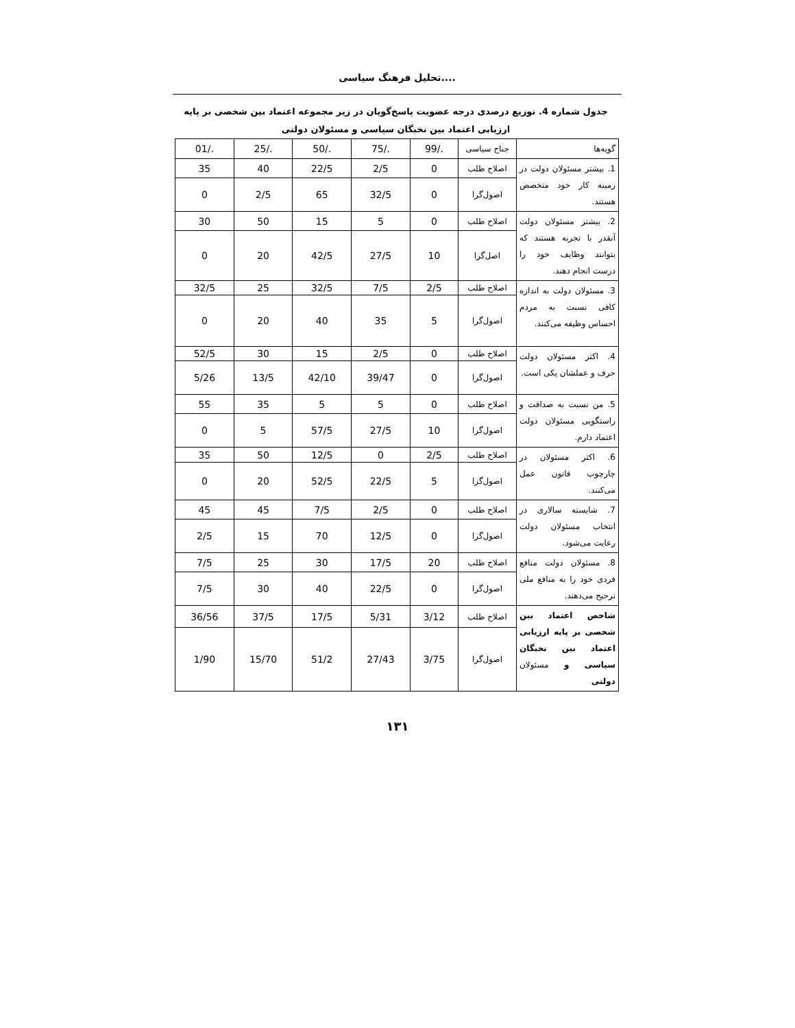تحلیل فرهنگ سیاسی....
جدول شماره 4. توزیع درصدی درجه عضویت پاسخ‌گویان در زیر مجموعه اعتماد بین شخصی بر پایه ارزیابی اعتماد بین نخبگان سیاسی و مسئولان دولتی
| گویه‌ها | جناح سیاسی | ./99 | ./75 | ./50 | ./25 | ./01 |
| 1. بیشتر مسئولان دولت در زمینه کار خود متخصص هستند. | اصلاح طلب | 0 | 2/5 | 22/5 | 40 | 35 |
| | اصول‌گرا | 0 | 32/5 | 65 | 2/5 | 0 |
| 2. بیشتر مسئولان دولت آنقدر با تجربه هستند که بتوانند وظایف خود را درست انجام دهند. | اصلاح طلب | 0 | 5 | 15 | 50 | 30 |
| | اصل‌گرا | 10 | 27/5 | 42/5 | 20 | 0 |
| 3. مسئولان دولت به اندازه کافی نسبت به مردم احساس وظیفه می‌کنند. | اصلاح طلب | 2/5 | 7/5 | 32/5 | 25 | 32/5 |
| | اصول‌گرا | 5 | 35 | 40 | 20 | 0 |
| 4. اکثر مسئولان دولت حرف و عملشان یکی است. | اصلاح طلب | 0 | 2/5 | 15 | 30 | 52/5 |
| | اصول‌گرا | 0 | 39/47 | 42/10 | 13/5 | 5/26 |
| 5. من نسبت به صداقت و راستگویی مسئولان دولت اعتماد دارم. | اصلاح طلب | 0 | 5 | 5 | 35 | 55 |
| | اصول‌گرا | 10 | 27/5 | 57/5 | 5 | 0 |
| 6. اکثر مسئولان در چارچوب قانون عمل می‌کنند. | اصلاح طلب | 2/5 | 0 | 12/5 | 50 | 35 |
| | اصول‌گرا | 5 | 22/5 | 52/5 | 20 | 0 |
| 7. شایسته سالاری در انتخاب مسئولان دولت رعایت می‌شود. | اصلاح طلب | 0 | 2/5 | 7/5 | 45 | 45 |
| | اصول‌گرا | 0 | 12/5 | 70 | 15 | 2/5 |
| 8. مسئولان دولت منافع فردی خود را به منافع ملی ترجیح می‌دهند. | اصلاح طلب | 20 | 17/5 | 30 | 25 | 7/5 |
| | اصول‌گرا | 0 | 22/5 | 40 | 30 | 7/5 |
| شاخص اعتماد بین شخصی بر پایه ارزیابی اعتماد بین نخبگان سیاسی و مسئولان دولتی | اصلاح طلب | 3/12 | 5/31 | 17/5 | 37/5 | 36/56 |
| | اصول‌گرا | 3/75 | 27/43 | 51/2 | 15/70 | 1/90 |
۱۳۱